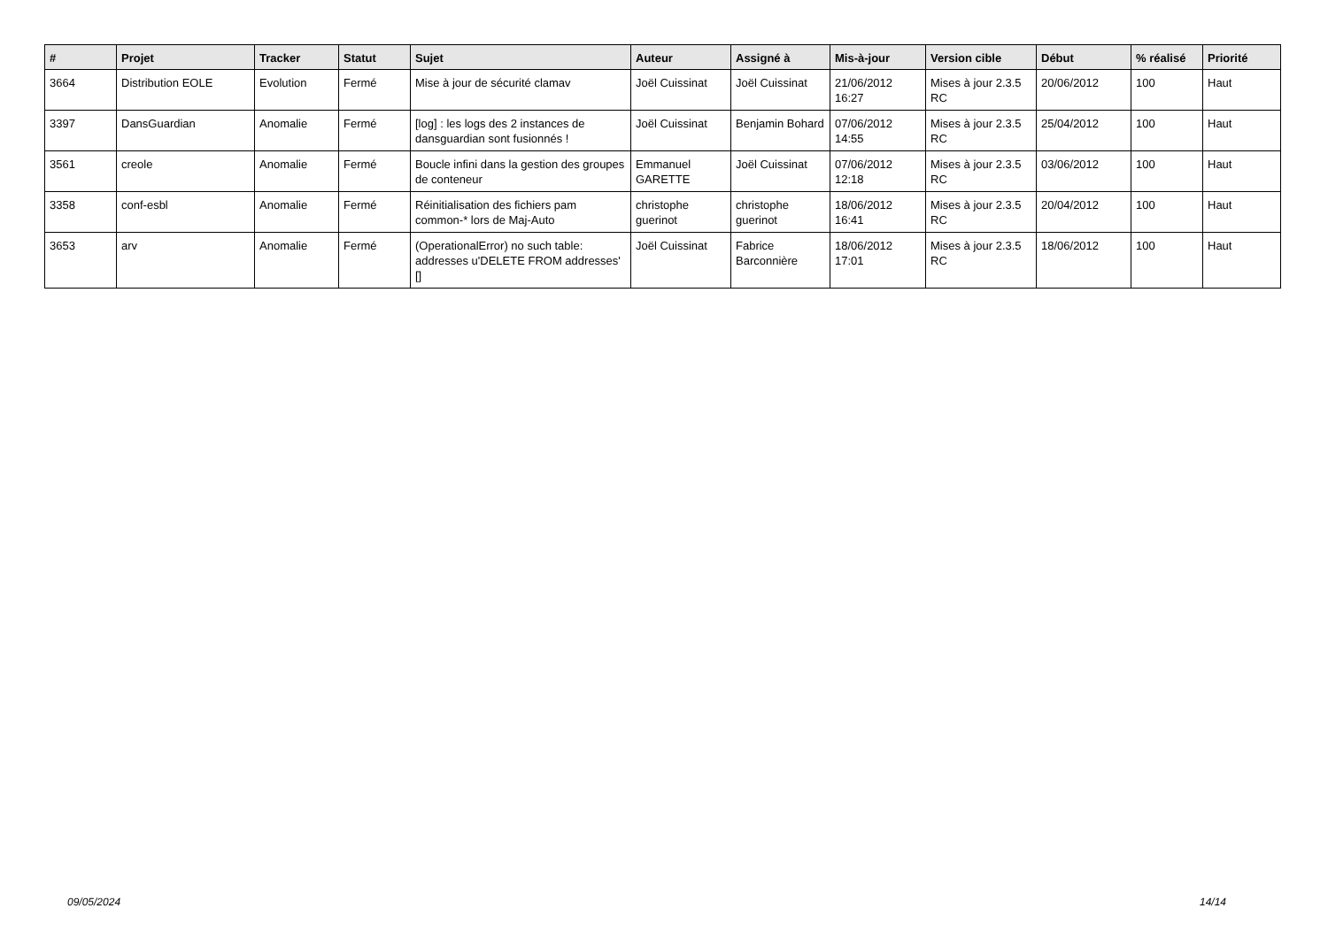| # | Projet | Tracker | Statut | Sujet | Auteur | Assigné à | Mis-à-jour | Version cible | Début | % réalisé | Priorité |
| --- | --- | --- | --- | --- | --- | --- | --- | --- | --- | --- | --- |
| 3664 | Distribution EOLE | Evolution | Fermé | Mise à jour de sécurité clamav | Joël Cuissinat | Joël Cuissinat | 21/06/2012 16:27 | Mises à jour 2.3.5 RC | 20/06/2012 | 100 | Haut |
| 3397 | DansGuardian | Anomalie | Fermé | [log] : les logs des 2 instances de dansguardian sont fusionnés ! | Joël Cuissinat | Benjamin Bohard | 07/06/2012 14:55 | Mises à jour 2.3.5 RC | 25/04/2012 | 100 | Haut |
| 3561 | creole | Anomalie | Fermé | Boucle infini dans la gestion des groupes de conteneur | Emmanuel GARETTE | Joël Cuissinat | 07/06/2012 12:18 | Mises à jour 2.3.5 RC | 03/06/2012 | 100 | Haut |
| 3358 | conf-esbl | Anomalie | Fermé | Réinitialisation des fichiers pam common-* lors de Maj-Auto | christophe guerinot | christophe guerinot | 18/06/2012 16:41 | Mises à jour 2.3.5 RC | 20/04/2012 | 100 | Haut |
| 3653 | arv | Anomalie | Fermé | (OperationalError) no such table: addresses u'DELETE FROM addresses' [] | Joël Cuissinat | Fabrice Barconnière | 18/06/2012 17:01 | Mises à jour 2.3.5 RC | 18/06/2012 | 100 | Haut |
09/05/2024 14/14